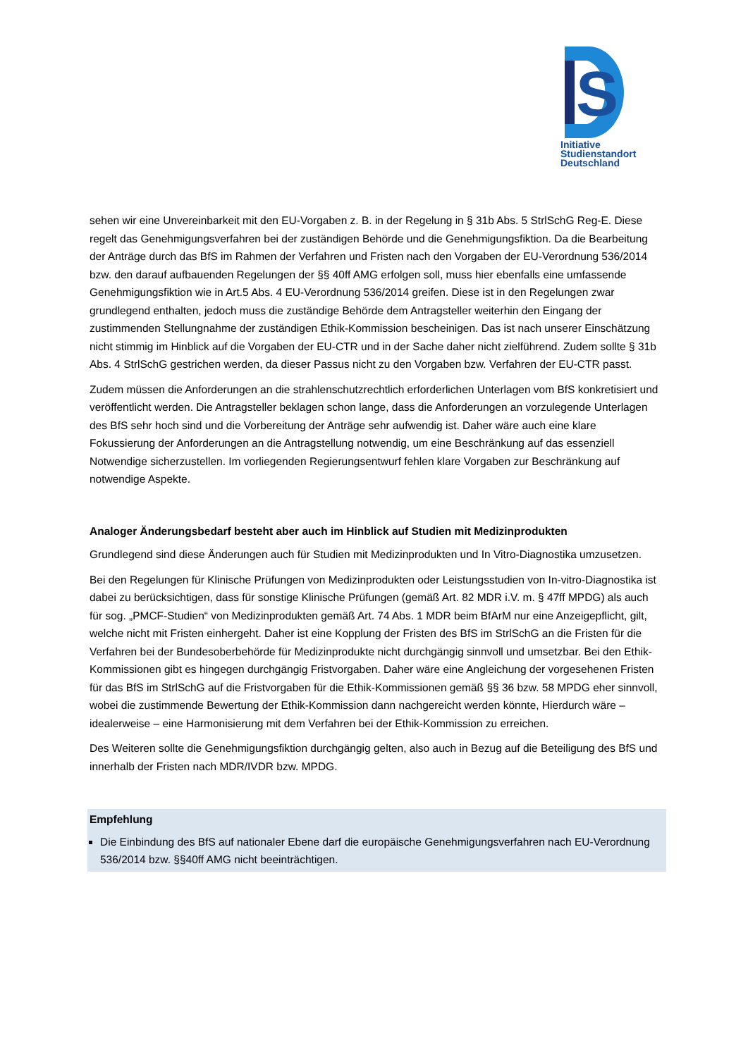S
Initiative
Studienstandort
Deutschland
sehen wir eine Unvereinbarkeit mit den EU-Vorgaben z. B. in der Regelung in § 31b Abs. 5 StrlSchG Reg-E. Diese regelt das Genehmigungsverfahren bei der zuständigen Behörde und die Genehmigungsfiktion. Da die Bearbeitung der Anträge durch das BfS im Rahmen der Verfahren und Fristen nach den Vorgaben der EU-Verordnung 536/2014 bzw. den darauf aufbauenden Regelungen der §§ 40ff AMG erfolgen soll, muss hier ebenfalls eine umfassende Genehmigungsfiktion wie in Art.5 Abs. 4 EU-Verordnung 536/2014 greifen. Diese ist in den Regelungen zwar grundlegend enthalten, jedoch muss die zuständige Behörde dem Antragsteller weiterhin den Eingang der zustimmenden Stellungnahme der zuständigen Ethik-Kommission bescheinigen. Das ist nach unserer Einschätzung nicht stimmig im Hinblick auf die Vorgaben der EU-CTR und in der Sache daher nicht zielführend. Zudem sollte § 31b Abs. 4 StrlSchG gestrichen werden, da dieser Passus nicht zu den Vorgaben bzw. Verfahren der EU-CTR passt.
Zudem müssen die Anforderungen an die strahlenschutzrechtlich erforderlichen Unterlagen vom BfS konkretisiert und veröffentlicht werden. Die Antragsteller beklagen schon lange, dass die Anforderungen an vorzulegende Unterlagen des BfS sehr hoch sind und die Vorbereitung der Anträge sehr aufwendig ist. Daher wäre auch eine klare Fokussierung der Anforderungen an die Antragstellung notwendig, um eine Beschränkung auf das essenziell Notwendige sicherzustellen. Im vorliegenden Regierungsentwurf fehlen klare Vorgaben zur Beschränkung auf notwendige Aspekte.
Analoger Änderungsbedarf besteht aber auch im Hinblick auf Studien mit Medizinprodukten
Grundlegend sind diese Änderungen auch für Studien mit Medizinprodukten und In Vitro-Diagnostika umzusetzen.
Bei den Regelungen für Klinische Prüfungen von Medizinprodukten oder Leistungsstudien von In-vitro-Diagnostika ist dabei zu berücksichtigen, dass für sonstige Klinische Prüfungen (gemäß Art. 82 MDR i.V. m. § 47ff MPDG) als auch für sog. „PMCF-Studien“ von Medizinprodukten gemäß Art. 74 Abs. 1 MDR beim BfArM nur eine Anzeigepflicht, gilt, welche nicht mit Fristen einhergeht. Daher ist eine Kopplung der Fristen des BfS im StrlSchG an die Fristen für die Verfahren bei der Bundesoberbehörde für Medizinprodukte nicht durchgängig sinnvoll und umsetzbar. Bei den Ethik-Kommissionen gibt es hingegen durchgängig Fristvorgaben. Daher wäre eine Angleichung der vorgesehenen Fristen für das BfS im StrlSchG auf die Fristvorgaben für die Ethik-Kommissionen gemäß §§ 36 bzw. 58 MPDG eher sinnvoll, wobei die zustimmende Bewertung der Ethik-Kommission dann nachgereicht werden könnte, Hierdurch wäre – idealerweise – eine Harmonisierung mit dem Verfahren bei der Ethik-Kommission zu erreichen.
Des Weiteren sollte die Genehmigungsfiktion durchgängig gelten, also auch in Bezug auf die Beteiligung des BfS und innerhalb der Fristen nach MDR/IVDR bzw. MPDG.
Empfehlung
Die Einbindung des BfS auf nationaler Ebene darf die europäische Genehmigungsverfahren nach EU-Verordnung 536/2014 bzw. §§40ff AMG nicht beeinträchtigen.